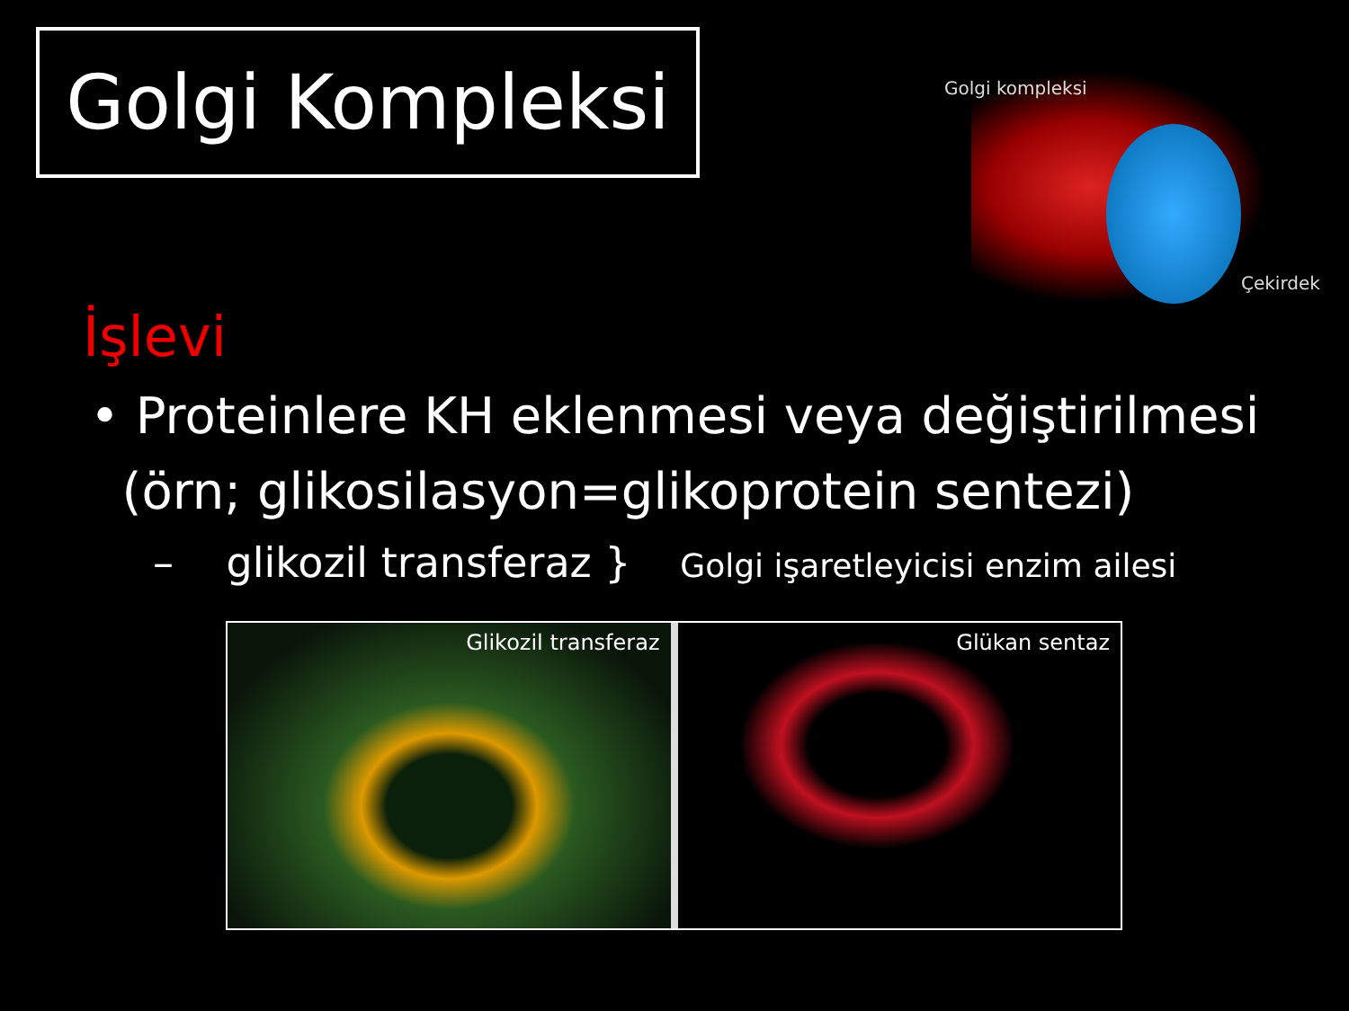Golgi Kompleksi
Golgi kompleksi
Çekirdek
İşlevi
• Proteinlere KH eklenmesi veya değiştirilmesi
(örn; glikosilasyon=glikoprotein sentezi)
– glikozil transferaz } Golgi işaretleyicisi enzim ailesi
Glikozil transferaz
Glükan sentaz